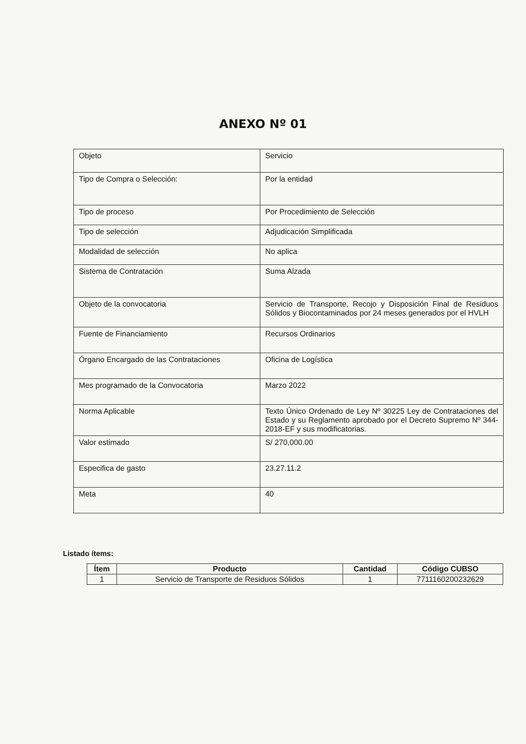ANEXO Nº 01
| Objeto | Servicio |
| Tipo de Compra o Selección: | Por la entidad |
| Tipo de proceso | Por Procedimiento de Selección |
| Tipo de selección | Adjudicación Simplificada |
| Modalidad de selección | No aplica |
| Sistema de Contratación | Suma Alzada |
| Objeto de la convocatoria | Servicio de Transporte, Recojo y Disposición Final de Residuos Sólidos y Biocontaminados por 24 meses generados por el HVLH |
| Fuente de Financiamiento | Recursos Ordinarios |
| Órgano Encargado de las Contrataciones | Oficina de Logística |
| Mes programado de la Convocatoria | Marzo 2022 |
| Norma Aplicable | Texto Único Ordenado de Ley Nº 30225 Ley de Contrataciones del Estado y su Reglamento aprobado por el Decreto Supremo Nº 344-2018-EF y sus modificatorias. |
| Valor estimado | S/ 270,000.00 |
| Especifica de gasto | 23.27.11.2 |
| Meta | 40 |
Listado ítems:
| Ítem | Producto | Cantidad | Código CUBSO |
| --- | --- | --- | --- |
| 1 | Servicio de Transporte de Residuos Sólidos | 1 | 7711160200232629 |